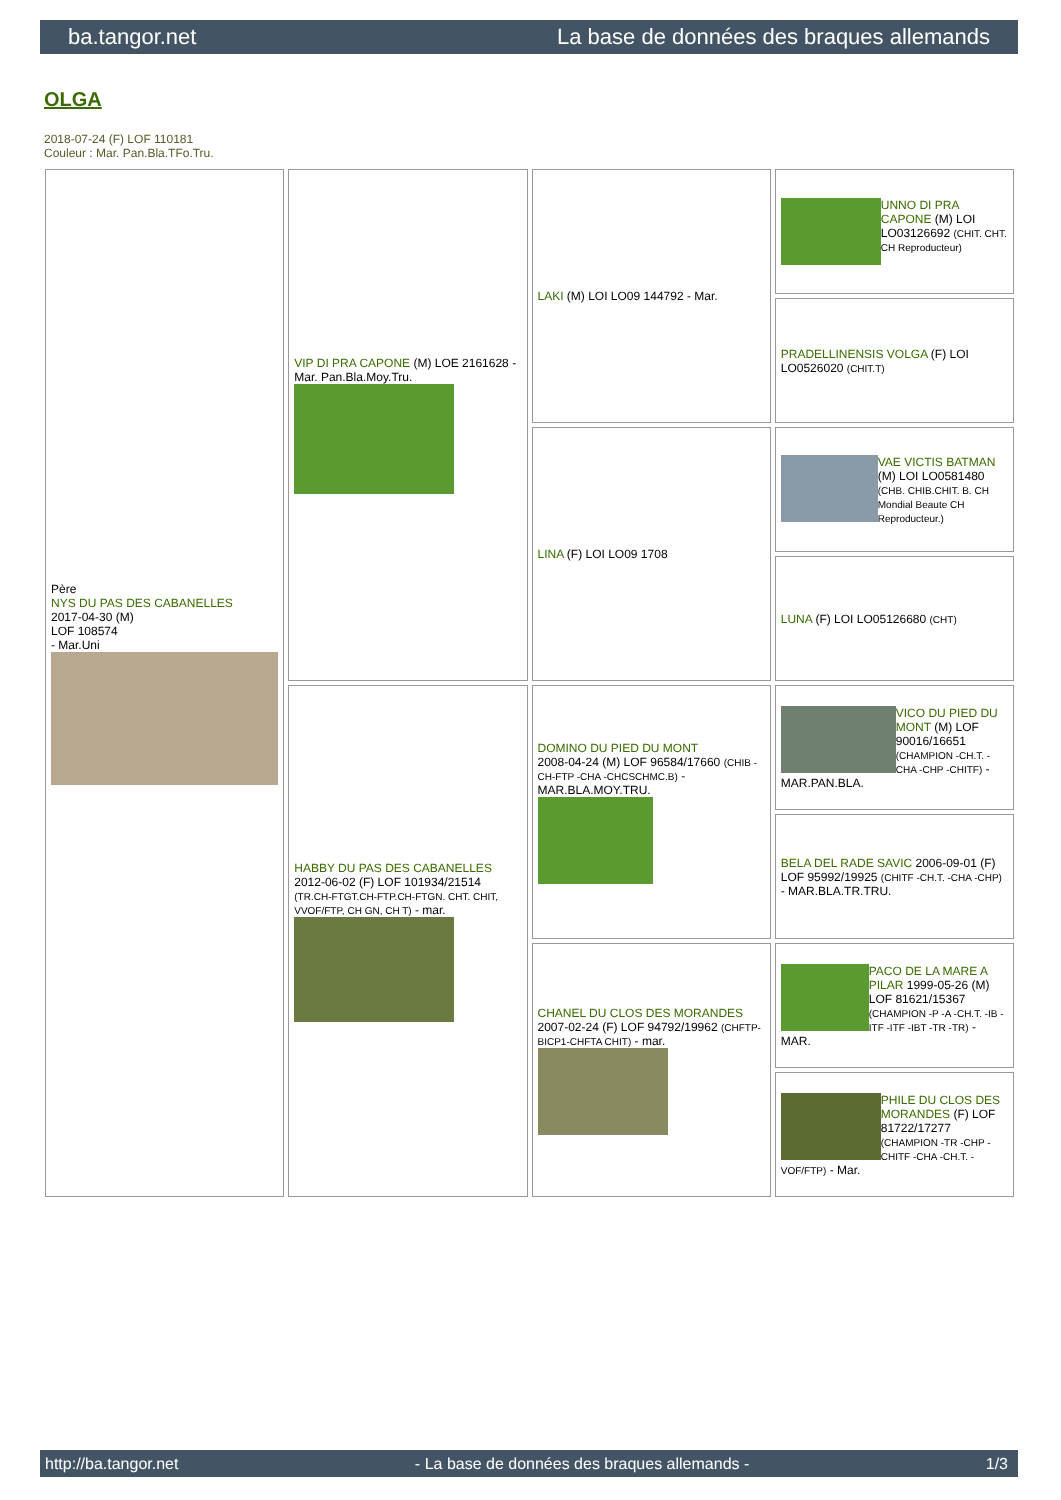ba.tangor.net La base de données des braques allemands
OLGA
2018-07-24 (F) LOF 110181
Couleur : Mar. Pan.Bla.TFo.Tru.
| Père NYS DU PAS DES CABANELLES 2017-04-30 (M) LOF 108574 - Mar.Uni | VIP DI PRA CAPONE (M) LOE 2161628 - Mar. Pan.Bla.Moy.Tru. | LAKI (M) LOI LO09 144792 - Mar. | UNNO DI PRA CAPONE (M) LOI LO03126692 (CHIT. CHT. CH Reproducteur) |
| | | | PRADELLINENSIS VOLGA (F) LOI LO0526020 (CHIT.T) |
| | | LINA (F) LOI LO09 1708 | VAE VICTIS BATMAN (M) LOI LO0581480 (CHB. CHIB.CHIT. B. CH Mondial Beaute CH Reproducteur.) |
| | | | LUNA (F) LOI LO05126680 (CHT) |
| | HABBY DU PAS DES CABANELLES 2012-06-02 (F) LOF 101934/21514 (TR.CH-FTGT.CH-FTP.CH-FTGN. CHT. CHIT, VVOF/FTP, CH GN, CH T) - mar. | DOMINO DU PIED DU MONT 2008-04-24 (M) LOF 96584/17660 (CHIB -CH-FTP -CHA -CHCSCHMC.B) - MAR.BLA.MOY.TRU. | VICO DU PIED DU MONT (M) LOF 90016/16651 (CHAMPION -CH.T. -CHA -CHP -CHITF) - MAR.PAN.BLA. |
| | | | BELA DEL RADE SAVIC 2006-09-01 (F) LOF 95992/19925 (CHITF -CH.T. -CHA -CHP) - MAR.BLA.TR.TRU. |
| | | CHANEL DU CLOS DES MORANDES 2007-02-24 (F) LOF 94792/19962 (CHFTP-BICP1-CHFTA CHIT) - mar. | PACO DE LA MARE A PILAR 1999-05-26 (M) LOF 81621/15367 (CHAMPION -P -A -CH.T. -IB -ITF -ITF -IBT -TR -TR) - MAR. |
| | | | PHILE DU CLOS DES MORANDES (F) LOF 81722/17277 (CHAMPION -TR -CHP -CHITF -CHA -CH.T. -VOF/FTP) - Mar. |
http://ba.tangor.net - La base de données des braques allemands - 1/3